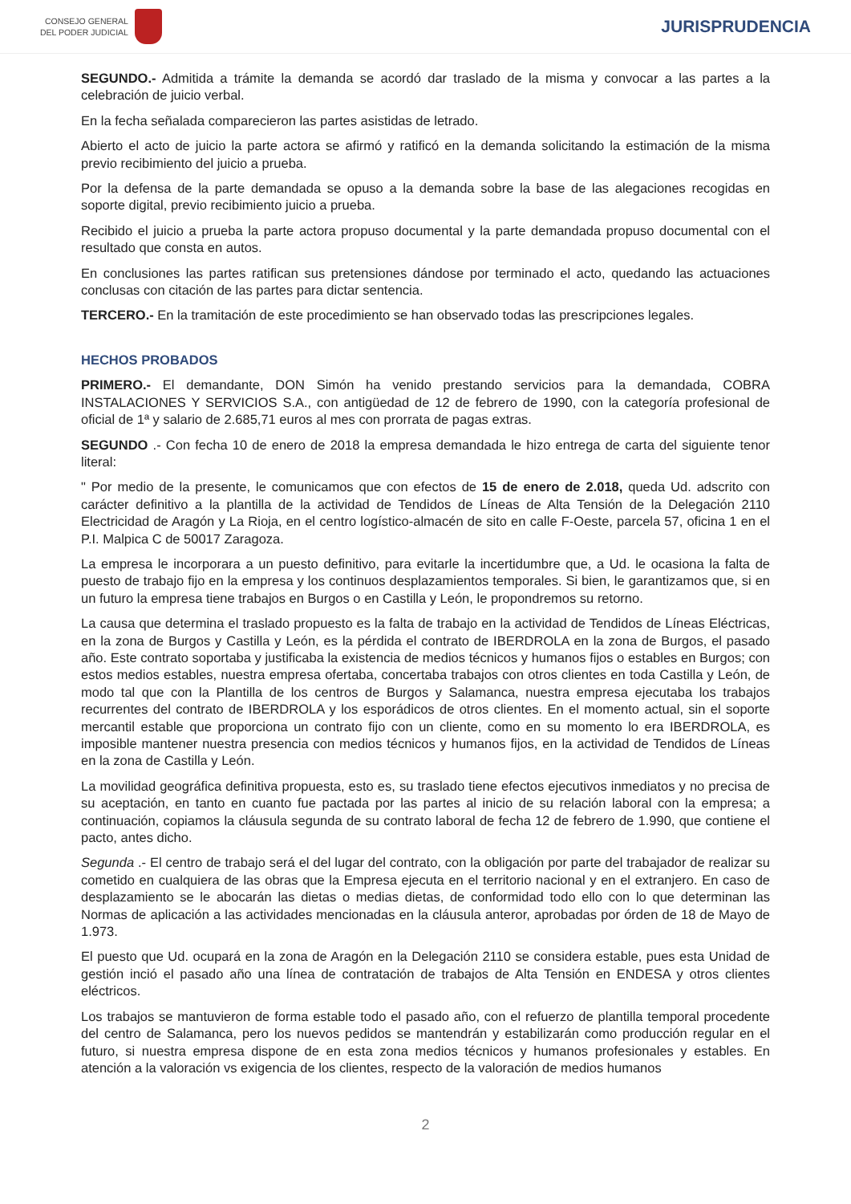CONSEJO GENERAL
DEL PODER JUDICIAL
JURISPRUDENCIA
SEGUNDO.- Admitida a trámite la demanda se acordó dar traslado de la misma y convocar a las partes a la celebración de juicio verbal.
En la fecha señalada comparecieron las partes asistidas de letrado.
Abierto el acto de juicio la parte actora se afirmó y ratificó en la demanda solicitando la estimación de la misma previo recibimiento del juicio a prueba.
Por la defensa de la parte demandada se opuso a la demanda sobre la base de las alegaciones recogidas en soporte digital, previo recibimiento juicio a prueba.
Recibido el juicio a prueba la parte actora propuso documental y la parte demandada propuso documental con el resultado que consta en autos.
En conclusiones las partes ratifican sus pretensiones dándose por terminado el acto, quedando las actuaciones conclusas con citación de las partes para dictar sentencia.
TERCERO.- En la tramitación de este procedimiento se han observado todas las prescripciones legales.
HECHOS PROBADOS
PRIMERO.- El demandante, DON Simón ha venido prestando servicios para la demandada, COBRA INSTALACIONES Y SERVICIOS S.A., con antigüedad de 12 de febrero de 1990, con la categoría profesional de oficial de 1ª y salario de 2.685,71 euros al mes con prorrata de pagas extras.
SEGUNDO .- Con fecha 10 de enero de 2018 la empresa demandada le hizo entrega de carta del siguiente tenor literal:
" Por medio de la presente, le comunicamos que con efectos de 15 de enero de 2.018, queda Ud. adscrito con carácter definitivo a la plantilla de la actividad de Tendidos de Líneas de Alta Tensión de la Delegación 2110 Electricidad de Aragón y La Rioja, en el centro logístico-almacén de sito en calle F-Oeste, parcela 57, oficina 1 en el P.I. Malpica C de 50017 Zaragoza.
La empresa le incorporara a un puesto definitivo, para evitarle la incertidumbre que, a Ud. le ocasiona la falta de puesto de trabajo fijo en la empresa y los continuos desplazamientos temporales. Si bien, le garantizamos que, si en un futuro la empresa tiene trabajos en Burgos o en Castilla y León, le propondremos su retorno.
La causa que determina el traslado propuesto es la falta de trabajo en la actividad de Tendidos de Líneas Eléctricas, en la zona de Burgos y Castilla y León, es la pérdida el contrato de IBERDROLA en la zona de Burgos, el pasado año. Este contrato soportaba y justificaba la existencia de medios técnicos y humanos fijos o estables en Burgos; con estos medios estables, nuestra empresa ofertaba, concertaba trabajos con otros clientes en toda Castilla y León, de modo tal que con la Plantilla de los centros de Burgos y Salamanca, nuestra empresa ejecutaba los trabajos recurrentes del contrato de IBERDROLA y los esporádicos de otros clientes. En el momento actual, sin el soporte mercantil estable que proporciona un contrato fijo con un cliente, como en su momento lo era IBERDROLA, es imposible mantener nuestra presencia con medios técnicos y humanos fijos, en la actividad de Tendidos de Líneas en la zona de Castilla y León.
La movilidad geográfica definitiva propuesta, esto es, su traslado tiene efectos ejecutivos inmediatos y no precisa de su aceptación, en tanto en cuanto fue pactada por las partes al inicio de su relación laboral con la empresa; a continuación, copiamos la cláusula segunda de su contrato laboral de fecha 12 de febrero de 1.990, que contiene el pacto, antes dicho.
Segunda .- El centro de trabajo será el del lugar del contrato, con la obligación por parte del trabajador de realizar su cometido en cualquiera de las obras que la Empresa ejecuta en el territorio nacional y en el extranjero. En caso de desplazamiento se le abocarán las dietas o medias dietas, de conformidad todo ello con lo que determinan las Normas de aplicación a las actividades mencionadas en la cláusula anteror, aprobadas por órden de 18 de Mayo de 1.973.
El puesto que Ud. ocupará en la zona de Aragón en la Delegación 2110 se considera estable, pues esta Unidad de gestión inció el pasado año una línea de contratación de trabajos de Alta Tensión en ENDESA y otros clientes eléctricos.
Los trabajos se mantuvieron de forma estable todo el pasado año, con el refuerzo de plantilla temporal procedente del centro de Salamanca, pero los nuevos pedidos se mantendrán y estabilizarán como producción regular en el futuro, si nuestra empresa dispone de en esta zona medios técnicos y humanos profesionales y estables. En atención a la valoración vs exigencia de los clientes, respecto de la valoración de medios humanos
2